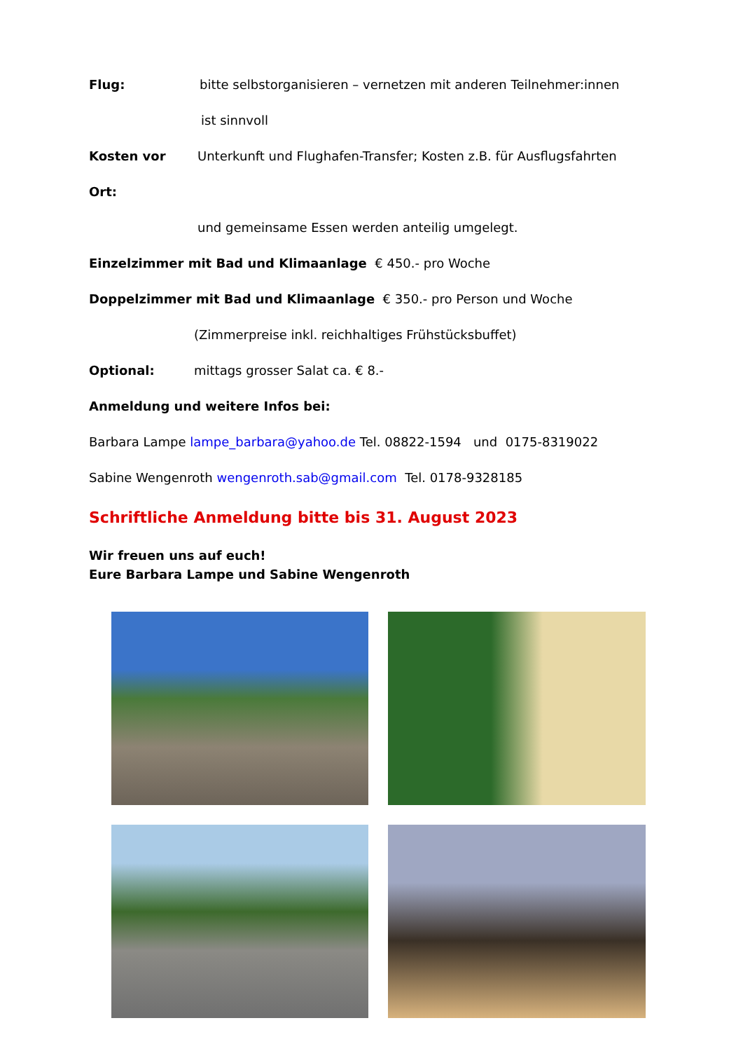Flug: bitte selbstorganisieren – vernetzen mit anderen Teilnehmer:innen
ist sinnvoll
Kosten vor Ort:
Unterkunft und Flughafen-Transfer; Kosten z.B. für Ausflugsfahrten
und gemeinsame Essen werden anteilig umgelegt.
Einzelzimmer mit Bad und Klimaanlage € 450.- pro Woche
Doppelzimmer mit Bad und Klimaanlage € 350.- pro Person und Woche
(Zimmerpreise inkl. reichhaltiges Frühstücksbuffet)
Optional: mittags grosser Salat ca. € 8.-
Anmeldung und weitere Infos bei:
Barbara Lampe lampe_barbara@yahoo.de Tel. 08822-1594 und 0175-8319022
Sabine Wengenroth wengenroth.sab@gmail.com Tel. 0178-9328185
Schriftliche Anmeldung bitte bis 31. August 2023
Wir freuen uns auf euch!
Eure Barbara Lampe und Sabine Wengenroth